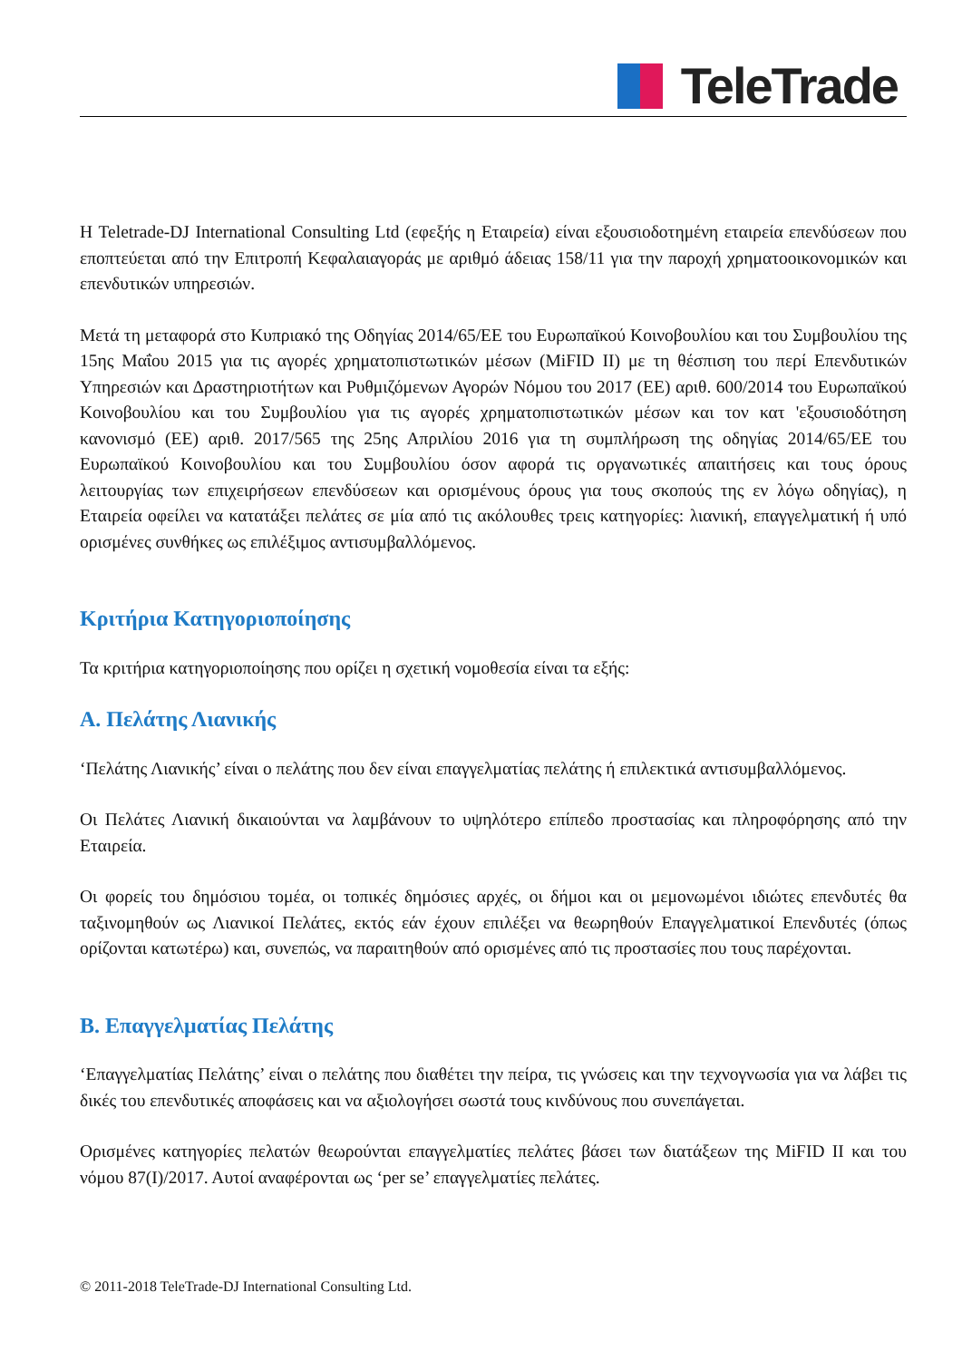TeleTrade
Η Teletrade-DJ International Consulting Ltd (εφεξής η Εταιρεία) είναι εξουσιοδοτημένη εταιρεία επενδύσεων που εποπτεύεται από την Επιτροπή Κεφαλαιαγοράς με αριθμό άδειας 158/11 για την παροχή χρηματοοικονομικών και επενδυτικών υπηρεσιών.
Μετά τη μεταφορά στο Κυπριακό της Οδηγίας 2014/65/ΕΕ του Ευρωπαϊκού Κοινοβουλίου και του Συμβουλίου της 15ης Μαΐου 2015 για τις αγορές χρηματοπιστωτικών μέσων (MiFID II) με τη θέσπιση του περί Επενδυτικών Υπηρεσιών και Δραστηριοτήτων και Ρυθμιζόμενων Αγορών Νόμου του 2017 (ΕΕ) αριθ. 600/2014 του Ευρωπαϊκού Κοινοβουλίου και του Συμβουλίου για τις αγορές χρηματοπιστωτικών μέσων και τον κατ 'εξουσιοδότηση κανονισμό (ΕΕ) αριθ. 2017/565 της 25ης Απριλίου 2016 για τη συμπλήρωση της οδηγίας 2014/65/ΕΕ του Ευρωπαϊκού Κοινοβουλίου και του Συμβουλίου όσον αφορά τις οργανωτικές απαιτήσεις και τους όρους λειτουργίας των επιχειρήσεων επενδύσεων και ορισμένους όρους για τους σκοπούς της εν λόγω οδηγίας), η Εταιρεία οφείλει να κατατάξει πελάτες σε μία από τις ακόλουθες τρεις κατηγορίες: λιανική, επαγγελματική ή υπό ορισμένες συνθήκες ως επιλέξιμος αντισυμβαλλόμενος.
Κριτήρια Κατηγοριοποίησης
Τα κριτήρια κατηγοριοποίησης που ορίζει η σχετική νομοθεσία είναι τα εξής:
A. Πελάτης Λιανικής
‘Πελάτης Λιανικής’ είναι ο πελάτης που δεν είναι επαγγελματίας πελάτης ή επιλεκτικά αντισυμβαλλόμενος.
Οι Πελάτες Λιανική δικαιούνται να λαμβάνουν το υψηλότερο επίπεδο προστασίας και πληροφόρησης από την Εταιρεία.
Οι φορείς του δημόσιου τομέα, οι τοπικές δημόσιες αρχές, οι δήμοι και οι μεμονωμένοι ιδιώτες επενδυτές θα ταξινομηθούν ως Λιανικοί Πελάτες, εκτός εάν έχουν επιλέξει να θεωρηθούν Επαγγελματικοί Επενδυτές (όπως ορίζονται κατωτέρω) και, συνεπώς, να παραιτηθούν από ορισμένες από τις προστασίες που τους παρέχονται.
B. Επαγγελματίας Πελάτης
‘Επαγγελματίας Πελάτης’ είναι ο πελάτης που διαθέτει την πείρα, τις γνώσεις και την τεχνογνωσία για να λάβει τις δικές του επενδυτικές αποφάσεις και να αξιολογήσει σωστά τους κινδύνους που συνεπάγεται.
Ορισμένες κατηγορίες πελατών θεωρούνται επαγγελματίες πελάτες βάσει των διατάξεων της MiFID II και του νόμου 87(I)/2017. Αυτοί αναφέρονται ως ‘per se’ επαγγελματίες πελάτες.
© 2011-2018 TeleTrade-DJ International Consulting Ltd.